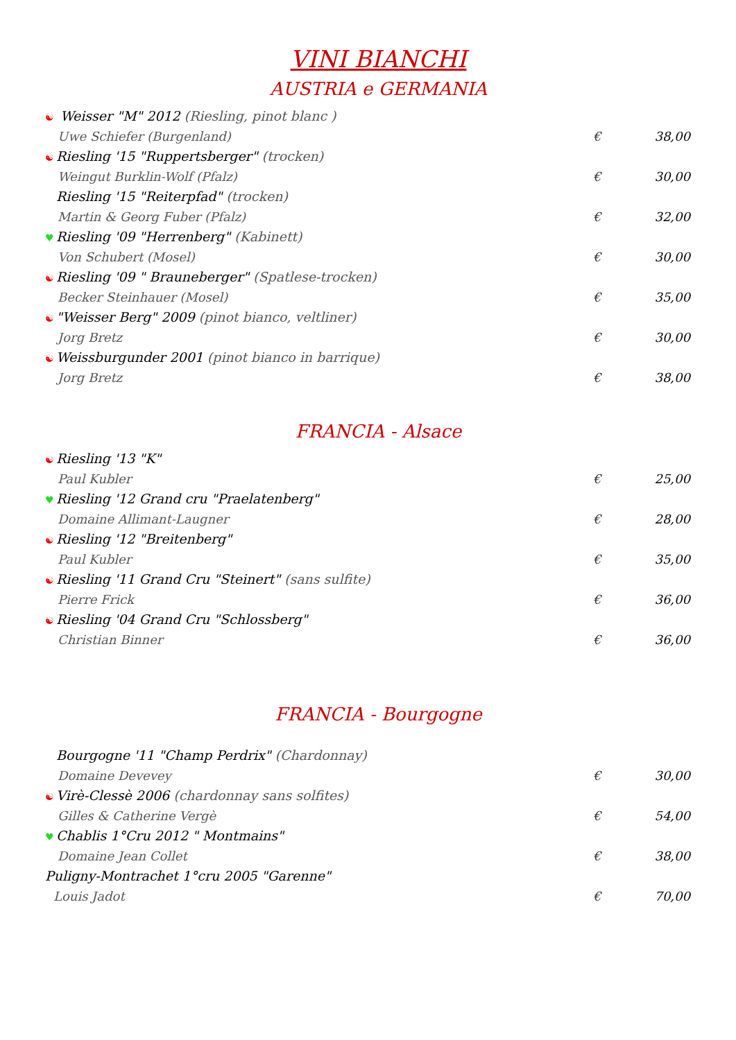VINI BIANCHI
AUSTRIA e GERMANIA
☯ Weisser "M" 2012 (Riesling, pinot blanc )
Uwe Schiefer (Burgenland) € 38,00
☯ Riesling '15 "Ruppertsberger" (trocken)
Weingut Burklin-Wolf (Pfalz) € 30,00
Riesling '15 "Reiterpfad" (trocken)
Martin & Georg Fuber (Pfalz) € 32,00
♥ Riesling '09 "Herrenberg" (Kabinett)
Von Schubert (Mosel) € 30,00
☯ Riesling '09 " Brauneberger" (Spatlese-trocken)
Becker Steinhauer (Mosel) € 35,00
☯ "Weisser Berg" 2009 (pinot bianco, veltliner)
Jorg Bretz € 30,00
☯ Weissburgunder 2001 (pinot bianco in barrique)
Jorg Bretz € 38,00
FRANCIA - Alsace
☯ Riesling '13 "K"
Paul Kubler € 25,00
♥ Riesling '12 Grand cru "Praelatenberg"
Domaine Allimant-Laugner € 28,00
☯ Riesling '12 "Breitenberg"
Paul Kubler € 35,00
☯ Riesling '11 Grand Cru "Steinert" (sans sulfite)
Pierre Frick € 36,00
☯ Riesling '04 Grand Cru "Schlossberg"
Christian Binner € 36,00
FRANCIA - Bourgogne
Bourgogne '11 "Champ Perdrix" (Chardonnay)
Domaine Devevey € 30,00
☯ Virè-Clessè 2006 (chardonnay sans solfites)
Gilles & Catherine Vergè € 54,00
♥ Chablis 1°Cru 2012 " Montmains"
Domaine Jean Collet € 38,00
Puligny-Montrachet 1°cru 2005 "Garenne"
Louis Jadot € 70,00